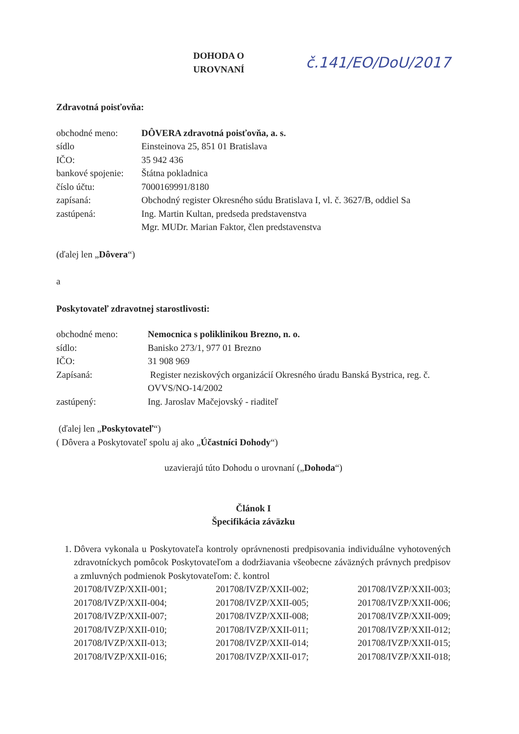DOHODA O UROVNANÍ č.141/EO/DoU/2017
Zdravotná poisťovňa:
| obchodné meno: | DÔVERA zdravotná poisťovňa, a. s. |
| sídlo | Einsteinova 25, 851 01 Bratislava |
| IČO: | 35 942 436 |
| bankové spojenie: | Štátna pokladnica |
| číslo účtu: | 7000169991/8180 |
| zapísaná: | Obchodný register Okresného súdu Bratislava I, vl. č. 3627/B, oddiel Sa |
| zastúpená: | Ing. Martin Kultan, predseda predstavenstva Mgr. MUDr. Marian Faktor, člen predstavenstva |
(ďalej len „Dôvera“)
a
Poskytovateľ zdravotnej starostlivosti:
| obchodné meno: | Nemocnica s poliklinikou Brezno, n. o. |
| sídlo: | Banisko 273/1, 977 01 Brezno |
| IČO: | 31 908 969 |
| Zapísaná: | Register neziskových organizácií Okresného úradu Banská Bystrica, reg. č. OVVS/NO-14/2002 |
| zastúpený: | Ing. Jaroslav Mačejovský - riaditeľ |
(ďalej len „Poskytovateľ“)
( Dôvera a Poskytovateľ spolu aj ako „Účastníci Dohody“)
uzavierajú túto Dohodu o urovnaní („Dohoda“)
Článok I
Špecifikácia záväzku
1. Dôvera vykonala u Poskytovateľa kontroly oprávnenosti predpisovania individuálne vyhotovených zdravotníckych pomôcok Poskytovateľom a dodržiavania všeobecne záväzných právnych predpisov a zmluvných podmienok Poskytovateľom: č. kontrol
201708/IVZP/XXII-001; 201708/IVZP/XXII-002; 201708/IVZP/XXII-003; 201708/IVZP/XXII-004; 201708/IVZP/XXII-005; 201708/IVZP/XXII-006; 201708/IVZP/XXII-007; 201708/IVZP/XXII-008; 201708/IVZP/XXII-009; 201708/IVZP/XXII-010; 201708/IVZP/XXII-011; 201708/IVZP/XXII-012; 201708/IVZP/XXII-013; 201708/IVZP/XXII-014; 201708/IVZP/XXII-015; 201708/IVZP/XXII-016; 201708/IVZP/XXII-017; 201708/IVZP/XXII-018;